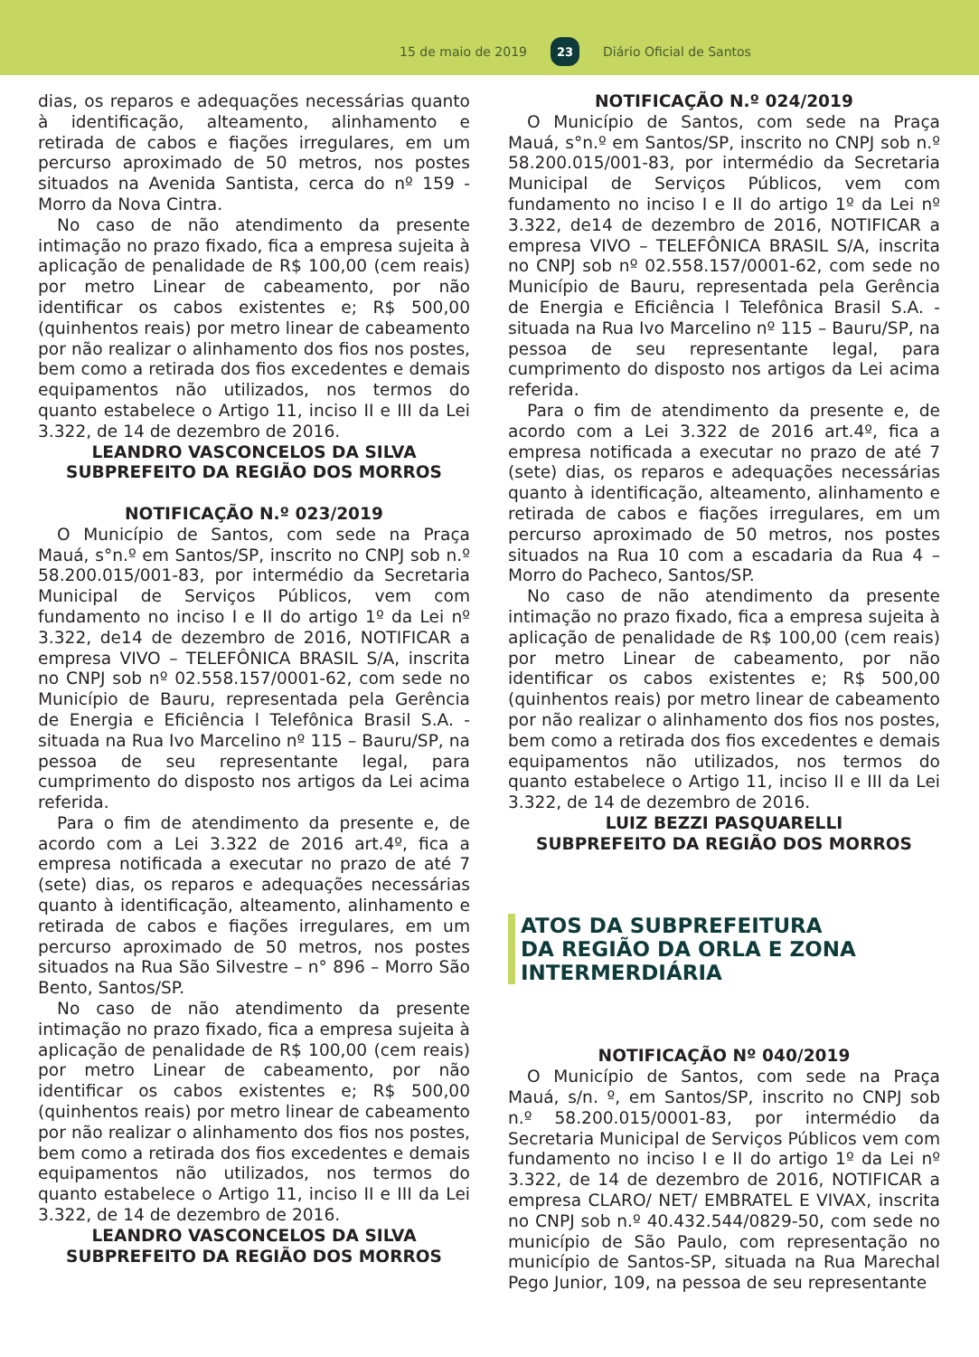15 de maio de 2019 23 Diário Oficial de Santos
dias, os reparos e adequações necessárias quanto à identificação, alteamento, alinhamento e retirada de cabos e fiações irregulares, em um percurso aproximado de 50 metros, nos postes situados na Avenida Santista, cerca do nº 159 - Morro da Nova Cintra.
No caso de não atendimento da presente intimação no prazo fixado, fica a empresa sujeita à aplicação de penalidade de R$ 100,00 (cem reais) por metro Linear de cabeamento, por não identificar os cabos existentes e; R$ 500,00 (quinhentos reais) por metro linear de cabeamento por não realizar o alinhamento dos fios nos postes, bem como a retirada dos fios excedentes e demais equipamentos não utilizados, nos termos do quanto estabelece o Artigo 11, inciso II e III da Lei 3.322, de 14 de dezembro de 2016.
LEANDRO VASCONCELOS DA SILVA
SUBPREFEITO DA REGIÃO DOS MORROS
NOTIFICAÇÃO N.º 023/2019
O Município de Santos, com sede na Praça Mauá, s°n.º em Santos/SP, inscrito no CNPJ sob n.º 58.200.015/001-83, por intermédio da Secretaria Municipal de Serviços Públicos, vem com fundamento no inciso I e II do artigo 1º da Lei nº 3.322, de14 de dezembro de 2016, NOTIFICAR a empresa VIVO – TELEFÔNICA BRASIL S/A, inscrita no CNPJ sob nº 02.558.157/0001-62, com sede no Município de Bauru, representada pela Gerência de Energia e Eficiência l Telefônica Brasil S.A. - situada na Rua Ivo Marcelino nº 115 – Bauru/SP, na pessoa de seu representante legal, para cumprimento do disposto nos artigos da Lei acima referida.
Para o fim de atendimento da presente e, de acordo com a Lei 3.322 de 2016 art.4º, fica a empresa notificada a executar no prazo de até 7 (sete) dias, os reparos e adequações necessárias quanto à identificação, alteamento, alinhamento e retirada de cabos e fiações irregulares, em um percurso aproximado de 50 metros, nos postes situados na Rua São Silvestre – n° 896 – Morro São Bento, Santos/SP.
No caso de não atendimento da presente intimação no prazo fixado, fica a empresa sujeita à aplicação de penalidade de R$ 100,00 (cem reais) por metro Linear de cabeamento, por não identificar os cabos existentes e; R$ 500,00 (quinhentos reais) por metro linear de cabeamento por não realizar o alinhamento dos fios nos postes, bem como a retirada dos fios excedentes e demais equipamentos não utilizados, nos termos do quanto estabelece o Artigo 11, inciso II e III da Lei 3.322, de 14 de dezembro de 2016.
LEANDRO VASCONCELOS DA SILVA
SUBPREFEITO DA REGIÃO DOS MORROS
NOTIFICAÇÃO N.º 024/2019
O Município de Santos, com sede na Praça Mauá, s°n.º em Santos/SP, inscrito no CNPJ sob n.º 58.200.015/001-83, por intermédio da Secretaria Municipal de Serviços Públicos, vem com fundamento no inciso I e II do artigo 1º da Lei nº 3.322, de14 de dezembro de 2016, NOTIFICAR a empresa VIVO – TELEFÔNICA BRASIL S/A, inscrita no CNPJ sob nº 02.558.157/0001-62, com sede no Município de Bauru, representada pela Gerência de Energia e Eficiência l Telefônica Brasil S.A. - situada na Rua Ivo Marcelino nº 115 – Bauru/SP, na pessoa de seu representante legal, para cumprimento do disposto nos artigos da Lei acima referida.
Para o fim de atendimento da presente e, de acordo com a Lei 3.322 de 2016 art.4º, fica a empresa notificada a executar no prazo de até 7 (sete) dias, os reparos e adequações necessárias quanto à identificação, alteamento, alinhamento e retirada de cabos e fiações irregulares, em um percurso aproximado de 50 metros, nos postes situados na Rua 10 com a escadaria da Rua 4 – Morro do Pacheco, Santos/SP.
No caso de não atendimento da presente intimação no prazo fixado, fica a empresa sujeita à aplicação de penalidade de R$ 100,00 (cem reais) por metro Linear de cabeamento, por não identificar os cabos existentes e; R$ 500,00 (quinhentos reais) por metro linear de cabeamento por não realizar o alinhamento dos fios nos postes, bem como a retirada dos fios excedentes e demais equipamentos não utilizados, nos termos do quanto estabelece o Artigo 11, inciso II e III da Lei 3.322, de 14 de dezembro de 2016.
LUIZ BEZZI PASQUARELLI
SUBPREFEITO DA REGIÃO DOS MORROS
ATOS DA SUBPREFEITURA
DA REGIÃO DA ORLA E ZONA
INTERMERDIÁRIA
NOTIFICAÇÃO Nº 040/2019
O Município de Santos, com sede na Praça Mauá, s/n. º, em Santos/SP, inscrito no CNPJ sob n.º 58.200.015/0001-83, por intermédio da Secretaria Municipal de Serviços Públicos vem com fundamento no inciso I e II do artigo 1º da Lei nº 3.322, de 14 de dezembro de 2016, NOTIFICAR a empresa CLARO/ NET/ EMBRATEL E VIVAX, inscrita no CNPJ sob n.º 40.432.544/0829-50, com sede no município de São Paulo, com representação no município de Santos-SP, situada na Rua Marechal Pego Junior, 109, na pessoa de seu representante